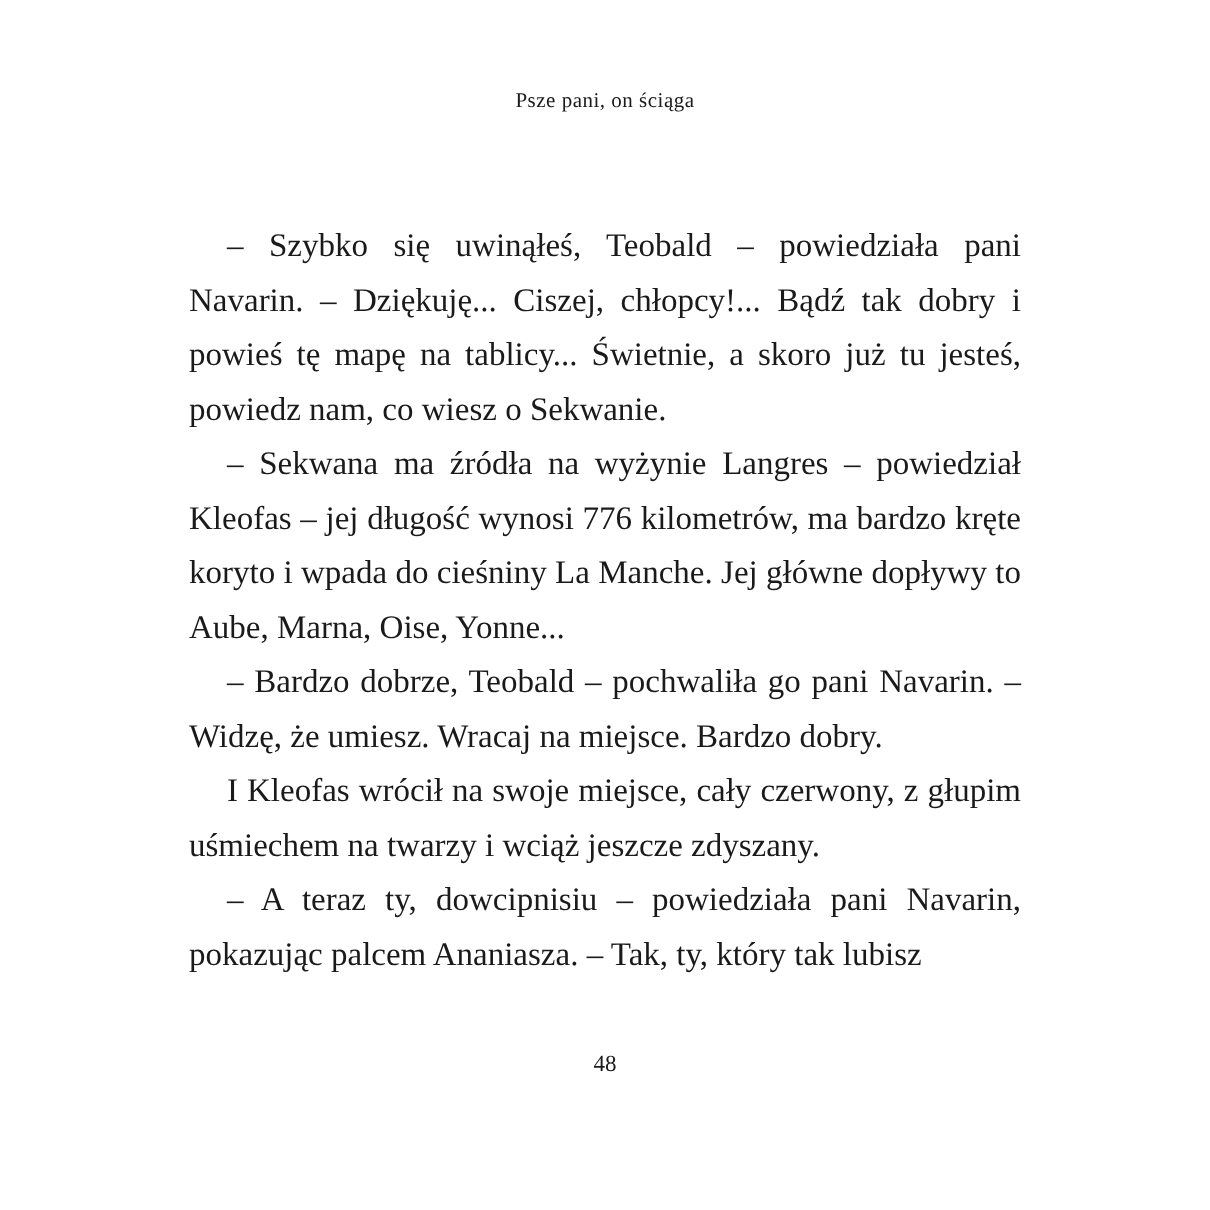Psze pani, on ściąga
– Szybko się uwinąłeś, Teobald – powiedziała pani Navarin. – Dziękuję... Ciszej, chłopcy!... Bądź tak dobry i powieś tę mapę na tablicy... Świetnie, a skoro już tu jesteś, powiedz nam, co wiesz o Sekwanie.
– Sekwana ma źródła na wyżynie Langres – powiedział Kleofas – jej długość wynosi 776 kilometrów, ma bardzo kręte koryto i wpada do cieśniny La Manche. Jej główne dopływy to Aube, Marna, Oise, Yonne...
– Bardzo dobrze, Teobald – pochwaliła go pani Navarin. – Widzę, że umiesz. Wracaj na miejsce. Bardzo dobry.
I Kleofas wrócił na swoje miejsce, cały czerwony, z głupim uśmiechem na twarzy i wciąż jeszcze zdyszany.
– A teraz ty, dowcipnisiu – powiedziała pani Navarin, pokazując palcem Ananiasza. – Tak, ty, który tak lubisz
48